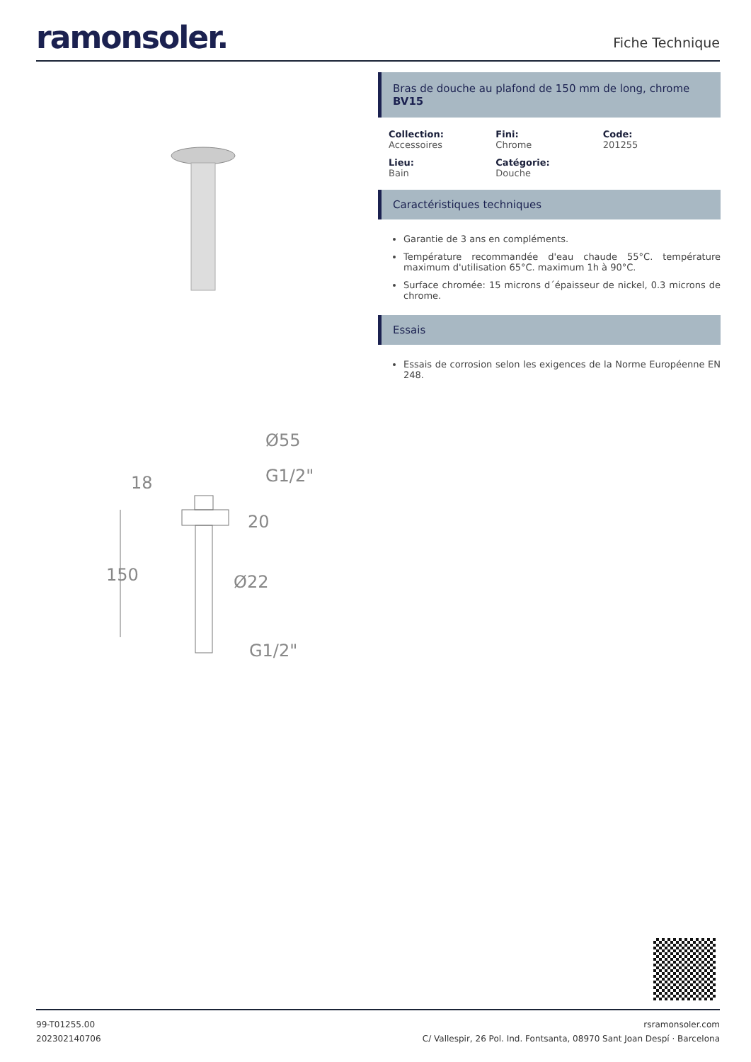ramonsoler.
Fiche Technique
Ø55
G1/2"
18
20
150
Ø22
G1/2"
Bras de douche au plafond de 150 mm de long, chrome
BV15
Collection:
Accessoires
Fini:
Chrome
Code:
201255
Lieu:
Bain
Catégorie:
Douche
Caractéristiques techniques
Garantie de 3 ans en compléments.
Température recommandée d'eau chaude 55°C. température maximum d'utilisation 65°C. maximum 1h à 90°C.
Surface chromée: 15 microns d´épaisseur de nickel, 0.3 microns de chrome.
Essais
Essais de corrosion selon les exigences de la Norme Européenne EN 248.
99-T01255.00
202302140706
rsramonsoler.com
C/ Vallespir, 26 Pol. Ind. Fontsanta, 08970 Sant Joan Despí · Barcelona